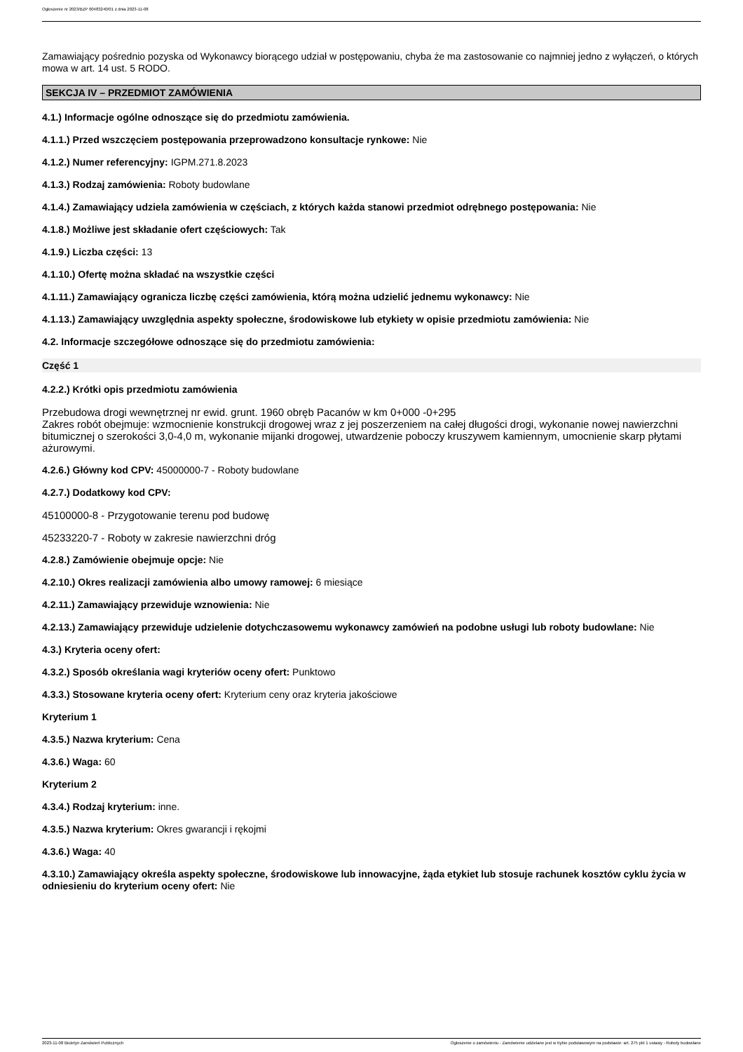Ogłoszenie nr 2023/BZP 00483240/01 z dnia 2023-11-08
Zamawiający pośrednio pozyska od Wykonawcy biorącego udział w postępowaniu, chyba że ma zastosowanie co najmniej jedno z wyłączeń, o których mowa w art. 14 ust. 5 RODO.
SEKCJA IV – PRZEDMIOT ZAMÓWIENIA
4.1.) Informacje ogólne odnoszące się do przedmiotu zamówienia.
4.1.1.) Przed wszczęciem postępowania przeprowadzono konsultacje rynkowe: Nie
4.1.2.) Numer referencyjny: IGPM.271.8.2023
4.1.3.) Rodzaj zamówienia: Roboty budowlane
4.1.4.) Zamawiający udziela zamówienia w częściach, z których każda stanowi przedmiot odrębnego postępowania: Nie
4.1.8.) Możliwe jest składanie ofert częściowych: Tak
4.1.9.) Liczba części: 13
4.1.10.) Ofertę można składać na wszystkie części
4.1.11.) Zamawiający ogranicza liczbę części zamówienia, którą można udzielić jednemu wykonawcy: Nie
4.1.13.) Zamawiający uwzględnia aspekty społeczne, środowiskowe lub etykiety w opisie przedmiotu zamówienia: Nie
4.2. Informacje szczegółowe odnoszące się do przedmiotu zamówienia:
Część 1
4.2.2.) Krótki opis przedmiotu zamówienia
Przebudowa drogi wewnętrznej nr ewid. grunt. 1960 obręb Pacanów w km 0+000 -0+295
Zakres robót obejmuje: wzmocnienie konstrukcji drogowej wraz z jej poszerzeniem na całej długości drogi, wykonanie nowej nawierzchni bitumicznej o szerokości 3,0-4,0 m, wykonanie mijanki drogowej, utwardzenie poboczy kruszywem kamiennym, umocnienie skarp płytami ażurowymi.
4.2.6.) Główny kod CPV: 45000000-7 - Roboty budowlane
4.2.7.) Dodatkowy kod CPV:
45100000-8 - Przygotowanie terenu pod budowę
45233220-7 - Roboty w zakresie nawierzchni dróg
4.2.8.) Zamówienie obejmuje opcje: Nie
4.2.10.) Okres realizacji zamówienia albo umowy ramowej: 6 miesiące
4.2.11.) Zamawiający przewiduje wznowienia: Nie
4.2.13.) Zamawiający przewiduje udzielenie dotychczasowemu wykonawcy zamówień na podobne usługi lub roboty budowlane: Nie
4.3.) Kryteria oceny ofert:
4.3.2.) Sposób określania wagi kryteriów oceny ofert: Punktowo
4.3.3.) Stosowane kryteria oceny ofert: Kryterium ceny oraz kryteria jakościowe
Kryterium 1
4.3.5.) Nazwa kryterium: Cena
4.3.6.) Waga: 60
Kryterium 2
4.3.4.) Rodzaj kryterium: inne.
4.3.5.) Nazwa kryterium: Okres gwarancji i rękojmi
4.3.6.) Waga: 40
4.3.10.) Zamawiający określa aspekty społeczne, środowiskowe lub innowacyjne, żąda etykiet lub stosuje rachunek kosztów cyklu życia w odniesieniu do kryterium oceny ofert: Nie
2023-11-08 Biuletyn Zamówień Publicznych Ogłoszenie o zamówieniu - Zamówienie udzielane jest w trybie podstawowym na podstawie: art. 275 pkt 1 ustawy - Roboty budowlane